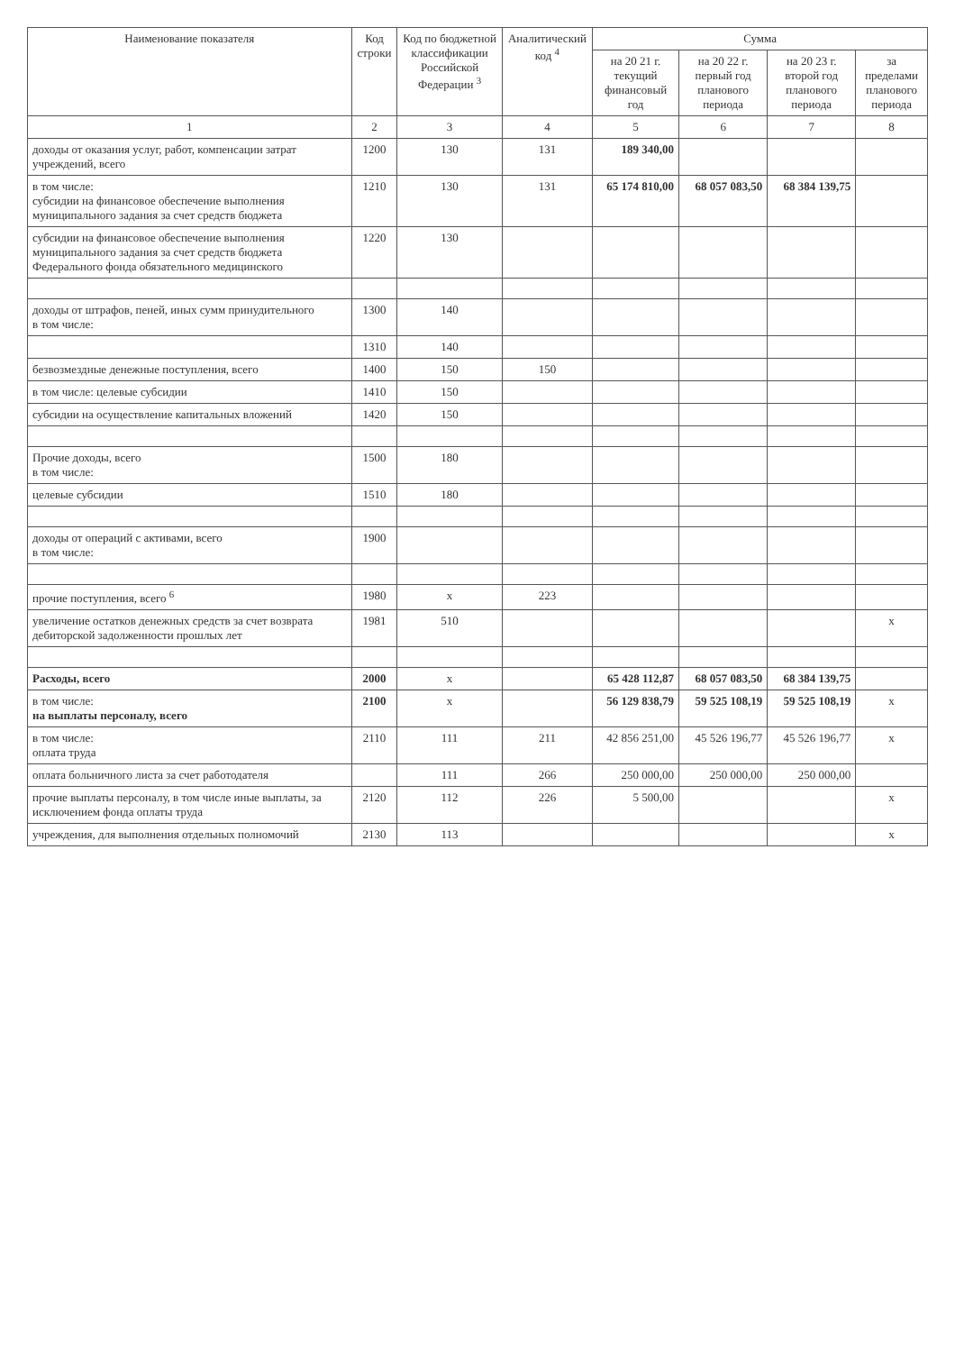| Наименование показателя | Код строки | Код по бюджетной классификации Российской Федерации <sup>3</sup> | Аналитический код <sup>4</sup> | Сумма | | | |
| --- | --- | --- | --- | --- | --- | --- | --- |
| | | | | на 20 21 г. текущий финансовый год | на 20 22 г. первый год планового периода | на 20 23 г. второй год планового периода | за пределами планового периода |
| 1 | 2 | 3 | 4 | 5 | 6 | 7 | 8 |
| доходы от оказания услуг, работ, компенсации затрат учреждений, всего | 1200 | 130 | 131 | 189 340,00 | | | |
| в том числе: субсидии на финансовое обеспечение выполнения муниципального задания за счет средств бюджета | 1210 | 130 | 131 | 65 174 810,00 | 68 057 083,50 | 68 384 139,75 | |
| субсидии на финансовое обеспечение выполнения муниципального задания за счет средств бюджета Федерального фонда обязательного медицинского | 1220 | 130 | | | | | |
| доходы от штрафов, пеней, иных сумм принудительного в том числе: | 1300 | 140 | | | | | |
| | 1310 | 140 | | | | | |
| безвозмездные денежные поступления, всего | 1400 | 150 | 150 | | | | |
| в том числе: целевые субсидии | 1410 | 150 | | | | | |
| субсидии на осуществление капитальных вложений | 1420 | 150 | | | | | |
| Прочие доходы, всего в том числе: | 1500 | 180 | | | | | |
| целевые субсидии | 1510 | 180 | | | | | |
| доходы от операций с активами, всего в том числе: | 1900 | | | | | | |
| прочие поступления, всего <sup>6</sup> | 1980 | x | 223 | | | | |
| увеличение остатков денежных средств за счет возврата дебиторской задолженности прошлых лет | 1981 | 510 | | | | | x |
| Расходы, всего | 2000 | x | | 65 428 112,87 | 68 057 083,50 | 68 384 139,75 | |
| в том числе: на выплаты персоналу, всего | 2100 | x | | 56 129 838,79 | 59 525 108,19 | 59 525 108,19 | x |
| в том числе: оплата труда | 2110 | 111 | 211 | 42 856 251,00 | 45 526 196,77 | 45 526 196,77 | x |
| оплата больничного листа за счет работодателя | | 111 | 266 | 250 000,00 | 250 000,00 | 250 000,00 | |
| прочие выплаты персоналу, в том числе иные выплаты, за исключением фонда оплаты труда | 2120 | 112 | 226 | 5 500,00 | | | x |
| учреждения, для выполнения отдельных полномочий | 2130 | 113 | | | | | x |